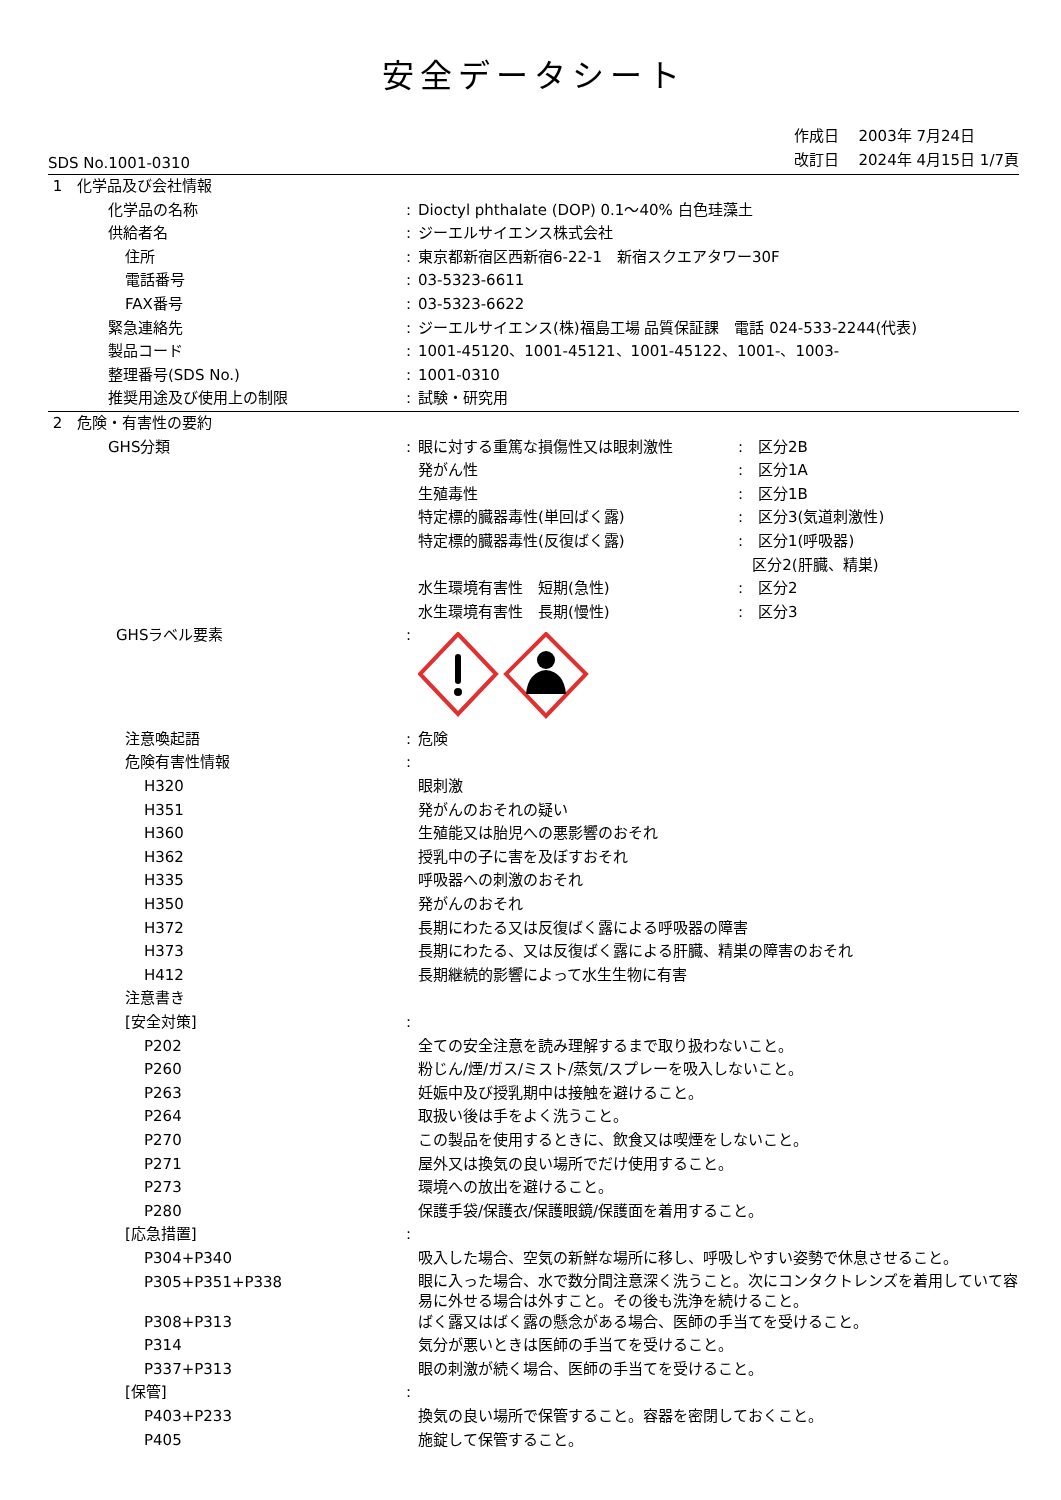安全データシート
SDS No.1001-0310
作成日　 2003年 7月24日
改訂日　 2024年 4月15日 1/7頁
| 1 化学品及び会社情報 | | | |
| 化学品の名称 | : | Dioctyl phthalate (DOP) 0.1～40% 白色珪藻土 | |
| 供給者名 | : | ジーエルサイエンス株式会社 | |
| 住所 | : | 東京都新宿区西新宿6-22-1 新宿スクエアタワー30F | |
| 電話番号 | : | 03-5323-6611 | |
| FAX番号 | : | 03-5323-6622 | |
| 緊急連絡先 | : | ジーエルサイエンス(株)福島工場 品質保証課 電話 024-533-2244(代表) | |
| 製品コード | : | 1001-45120、1001-45121、1001-45122、1001-、1003- | |
| 整理番号(SDS No.) | : | 1001-0310 | |
| 推奨用途及び使用上の制限 | : | 試験・研究用 | |
| 2 危険・有害性の要約 | | | |
| GHS分類 | : | 眼に対する重篤な損傷性又は眼刺激性 | : 区分2B |
| | | 発がん性 | : 区分1A |
| | | 生殖毒性 | : 区分1B |
| | | 特定標的臓器毒性(単回ばく露) | : 区分3(気道刺激性) |
| | | 特定標的臓器毒性(反復ばく露) | : 区分1(呼吸器) |
| | | | 区分2(肝臓、精巣) |
| | | 水生環境有害性 短期(急性) | : 区分2 |
| | | 水生環境有害性 長期(慢性) | : 区分3 |
| GHSラベル要素 | : | | |
| 注意喚起語 | : | 危険 | |
| 危険有害性情報 | : | | |
| H320 | | 眼刺激 | |
| H351 | | 発がんのおそれの疑い | |
| H360 | | 生殖能又は胎児への悪影響のおそれ | |
| H362 | | 授乳中の子に害を及ぼすおそれ | |
| H335 | | 呼吸器への刺激のおそれ | |
| H350 | | 発がんのおそれ | |
| H372 | | 長期にわたる又は反復ばく露による呼吸器の障害 | |
| H373 | | 長期にわたる、又は反復ばく露による肝臓、精巣の障害のおそれ | |
| H412 | | 長期継続的影響によって水生生物に有害 | |
| 注意書き | | | |
| [安全対策] | : | | |
| P202 | | 全ての安全注意を読み理解するまで取り扱わないこと。 | |
| P260 | | 粉じん/煙/ガス/ミスト/蒸気/スプレーを吸入しないこと。 | |
| P263 | | 妊娠中及び授乳期中は接触を避けること。 | |
| P264 | | 取扱い後は手をよく洗うこと。 | |
| P270 | | この製品を使用するときに、飲食又は喫煙をしないこと。 | |
| P271 | | 屋外又は換気の良い場所でだけ使用すること。 | |
| P273 | | 環境への放出を避けること。 | |
| P280 | | 保護手袋/保護衣/保護眼鏡/保護面を着用すること。 | |
| [応急措置] | : | | |
| P304+P340 | | 吸入した場合、空気の新鮮な場所に移し、呼吸しやすい姿勢で休息させること。 | |
| P305+P351+P338 | | 眼に入った場合、水で数分間注意深く洗うこと。次にコンタクトレンズを着用していて容易に外せる場合は外すこと。その後も洗浄を続けること。 | |
| P308+P313 | | ばく露又はばく露の懸念がある場合、医師の手当てを受けること。 | |
| P314 | | 気分が悪いときは医師の手当てを受けること。 | |
| P337+P313 | | 眼の刺激が続く場合、医師の手当てを受けること。 | |
| [保管] | : | | |
| P403+P233 | | 換気の良い場所で保管すること。容器を密閉しておくこと。 | |
| P405 | | 施錠して保管すること。 | |